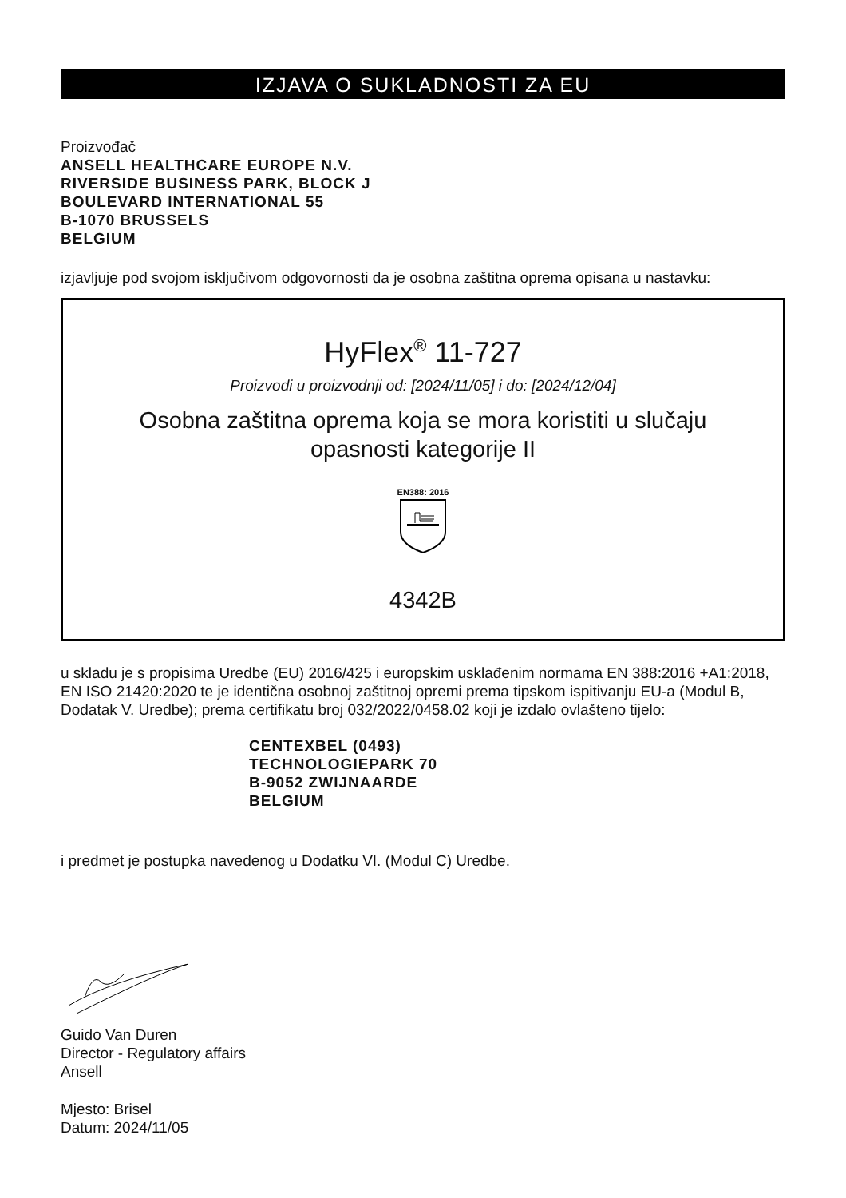IZJAVA O SUKLADNOSTI ZA EU
Proizvođač
ANSELL HEALTHCARE EUROPE N.V.
RIVERSIDE BUSINESS PARK, BLOCK J
BOULEVARD INTERNATIONAL 55
B-1070 BRUSSELS
BELGIUM
izjavljuje pod svojom isključivom odgovornosti da je osobna zaštitna oprema opisana u nastavku:
HyFlex<sup>®</sup> 11-727
Proizvodi u proizvodnji od: [2024/11/05] i do: [2024/12/04]
Osobna zaštitna oprema koja se mora koristiti u slučaju
opasnosti kategorije II
EN388: 2016
4342B
u skladu je s propisima Uredbe (EU) 2016/425 i europskim usklađenim normama EN 388:2016 +A1:2018, EN ISO 21420:2020 te je identična osobnoj zaštitnoj opremi prema tipskom ispitivanju EU-a (Modul B, Dodatak V. Uredbe); prema certifikatu broj 032/2022/0458.02 koji je izdalo ovlašteno tijelo:
CENTEXBEL (0493)
TECHNOLOGIEPARK 70
B-9052 ZWIJNAARDE
BELGIUM
i predmet je postupka navedenog u Dodatku VI. (Modul C) Uredbe.
Guido Van Duren
Director - Regulatory affairs
Ansell
Mjesto: Brisel
Datum: 2024/11/05